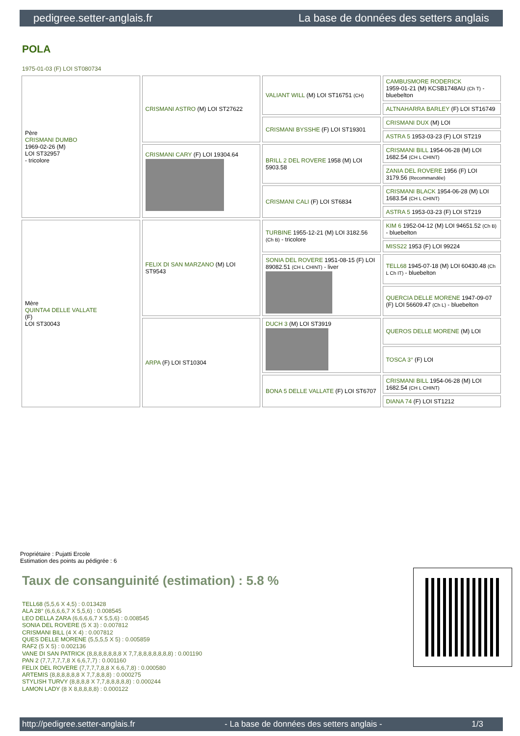pedigree.setter-anglais.fr La base de données des setters anglais
POLA
1975-01-03 (F) LOI ST080734
| Père CRISMANI DUMBO 1969-02-26 (M) LOI ST32957 - tricolore | CRISMANI ASTRO (M) LOI ST27622 | VALIANT WILL (M) LOI ST16751 (CH) | CAMBUSMORE RODERICK 1959-01-21 (M) KCSB1748AU (Ch T) - bluebelton |
| | | | ALTNAHARRA BARLEY (F) LOI ST16749 |
| | | CRISMANI BYSSHE (F) LOI ST19301 | CRISMANI DUX (M) LOI |
| | | | ASTRA 5 1953-03-23 (F) LOI ST219 |
| | CRISMANI CARY (F) LOI 19304.64 | BRILL 2 DEL ROVERE 1958 (M) LOI 5903.58 | CRISMANI BILL 1954-06-28 (M) LOI 1682.54 (CH L CHINT) |
| | | | ZANIA DEL ROVERE 1956 (F) LOI 3179.56 (Recommandée) |
| | | CRISMANI CALI (F) LOI ST6834 | CRISMANI BLACK 1954-06-28 (M) LOI 1683.54 (CH L CHINT) |
| | | | ASTRA 5 1953-03-23 (F) LOI ST219 |
| Mère QUINTA4 DELLE VALLATE (F) LOI ST30043 | FELIX DI SAN MARZANO (M) LOI ST9543 | TURBINE 1955-12-21 (M) LOI 3182.56 (Ch B) - tricolore | KIM 6 1952-04-12 (M) LOI 94651.52 (Ch B) - bluebelton |
| | | | MISS22 1953 (F) LOI 99224 |
| | | SONIA DEL ROVERE 1951-08-15 (F) LOI 89082.51 (CH L CHINT) - liver | TELL68 1945-07-18 (M) LOI 60430.48 (Ch L Ch IT) - bluebelton |
| | | | QUERCIA DELLE MORENE 1947-09-07 (F) LOI 56609.47 (Ch L) - bluebelton |
| | ARPA (F) LOI ST10304 | DUCH 3 (M) LOI ST3919 | QUEROS DELLE MORENE (M) LOI |
| | | | TOSCA 3° (F) LOI |
| | | BONA 5 DELLE VALLATE (F) LOI ST6707 | CRISMANI BILL 1954-06-28 (M) LOI 1682.54 (CH L CHINT) |
| | | | DIANA 74 (F) LOI ST1212 |
Propriétaire : Pujatti Ercole
Estimation des points au pédigrée : 6
Taux de consanguinité (estimation) : 5.8 %
TELL68 (5,5,6 X 4,5) : 0.013428
ALA 28° (6,6,6,6,7 X 5,5,6) : 0.008545
LEO DELLA ZARA (6,6,6,6,7 X 5,5,6) : 0.008545
SONIA DEL ROVERE (5 X 3) : 0.007812
CRISMANI BILL (4 X 4) : 0.007812
QUES DELLE MORENE (5,5,5,5 X 5) : 0.005859
RAF2 (5 X 5) : 0.002136
VANE DI SAN PATRICK (8,8,8,8,8,8,8 X 7,7,8,8,8,8,8,8,8) : 0.001190
PAN 2 (7,7,7,7,7,8 X 6,6,7,7) : 0.001160
FELIX DEL ROVERE (7,7,7,7,8,8 X 6,6,7,8) : 0.000580
ARTEMIS (8,8,8,8,8,8 X 7,7,8,8,8) : 0.000275
STYLISH TURVY (8,8,8,8 X 7,7,8,8,8,8,8) : 0.000244
LAMON LADY (8 X 8,8,8,8,8) : 0.000122
http://pedigree.setter-anglais.fr - La base de données des setters anglais - 1/3